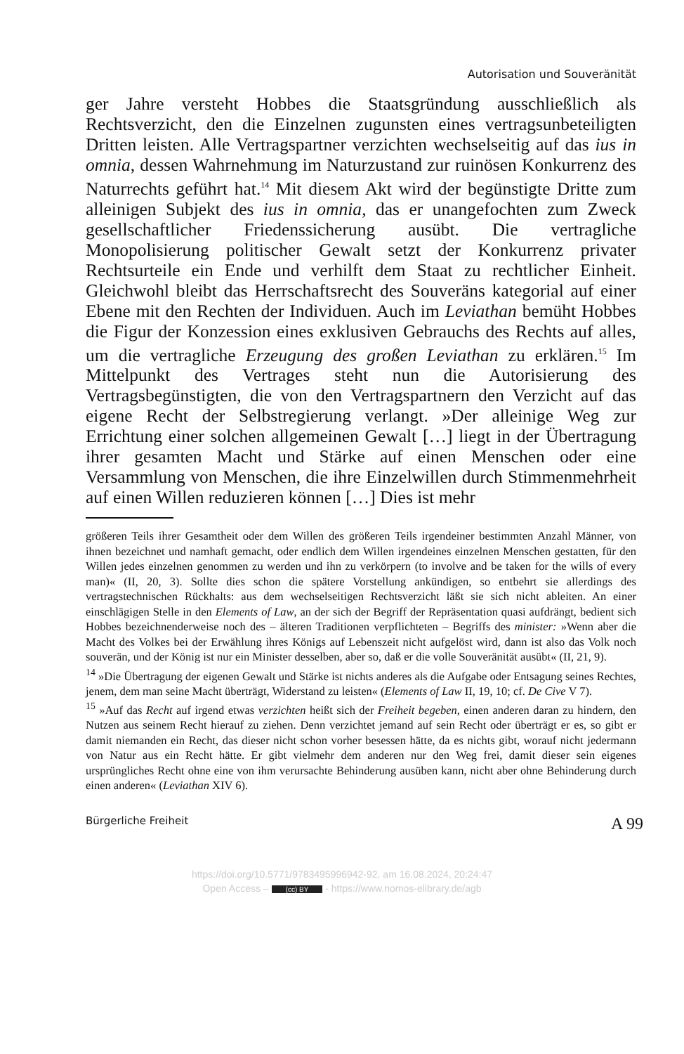Autorisation und Souveränität
ger Jahre versteht Hobbes die Staatsgründung ausschließlich als Rechtsverzicht, den die Einzelnen zugunsten eines vertragsunbeteiligten Dritten leisten. Alle Vertragspartner verzichten wechselseitig auf das ius in omnia, dessen Wahrnehmung im Naturzustand zur ruinösen Konkurrenz des Naturrechts geführt hat.<sup>14</sup> Mit diesem Akt wird der begünstigte Dritte zum alleinigen Subjekt des ius in omnia, das er unangefochten zum Zweck gesellschaftlicher Friedenssicherung ausübt. Die vertragliche Monopolisierung politischer Gewalt setzt der Konkurrenz privater Rechtsurteile ein Ende und verhilft dem Staat zu rechtlicher Einheit. Gleichwohl bleibt das Herrschaftsrecht des Souveräns kategorial auf einer Ebene mit den Rechten der Individuen. Auch im Leviathan bemüht Hobbes die Figur der Konzession eines exklusiven Gebrauchs des Rechts auf alles, um die vertragliche Erzeugung des großen Leviathan zu erklären.<sup>15</sup> Im Mittelpunkt des Vertrages steht nun die Autorisierung des Vertragsbegünstigten, die von den Vertragspartnern den Verzicht auf das eigene Recht der Selbstregierung verlangt. »Der alleinige Weg zur Errichtung einer solchen allgemeinen Gewalt […] liegt in der Übertragung ihrer gesamten Macht und Stärke auf einen Menschen oder eine Versammlung von Menschen, die ihre Einzelwillen durch Stimmenmehrheit auf einen Willen reduzieren können […] Dies ist mehr
größeren Teils ihrer Gesamtheit oder dem Willen des größeren Teils irgendeiner bestimmten Anzahl Männer, von ihnen bezeichnet und namhaft gemacht, oder endlich dem Willen irgendeines einzelnen Menschen gestatten, für den Willen jedes einzelnen genommen zu werden und ihn zu verkörpern (to involve and be taken for the wills of every man)« (II, 20, 3). Sollte dies schon die spätere Vorstellung ankündigen, so entbehrt sie allerdings des vertragstechnischen Rückhalts: aus dem wechselseitigen Rechtsverzicht läßt sie sich nicht ableiten. An einer einschlägigen Stelle in den Elements of Law, an der sich der Begriff der Repräsentation quasi aufdrängt, bedient sich Hobbes bezeichnenderweise noch des – älteren Traditionen verpflichteten – Begriffs des minister: »Wenn aber die Macht des Volkes bei der Erwählung ihres Königs auf Lebenszeit nicht aufgelöst wird, dann ist also das Volk noch souverän, und der König ist nur ein Minister desselben, aber so, daß er die volle Souveränität ausübt« (II, 21, 9).
<sup>14</sup> »Die Übertragung der eigenen Gewalt und Stärke ist nichts anderes als die Aufgabe oder Entsagung seines Rechtes, jenem, dem man seine Macht überträgt, Widerstand zu leisten« (Elements of Law II, 19, 10; cf. De Cive V 7).
<sup>15</sup> »Auf das Recht auf irgend etwas verzichten heißt sich der Freiheit begeben, einen anderen daran zu hindern, den Nutzen aus seinem Recht hierauf zu ziehen. Denn verzichtet jemand auf sein Recht oder überträgt er es, so gibt er damit niemanden ein Recht, das dieser nicht schon vorher besessen hätte, da es nichts gibt, worauf nicht jedermann von Natur aus ein Recht hätte. Er gibt vielmehr dem anderen nur den Weg frei, damit dieser sein eigenes ursprüngliches Recht ohne eine von ihm verursachte Behinderung ausüben kann, nicht aber ohne Behinderung durch einen anderen« (Leviathan XIV 6).
Bürgerliche Freiheit A 99
https://doi.org/10.5771/9783495996942-92, am 16.08.2024, 20:24:47
Open Access – (cc) BY - https://www.nomos-elibrary.de/agb